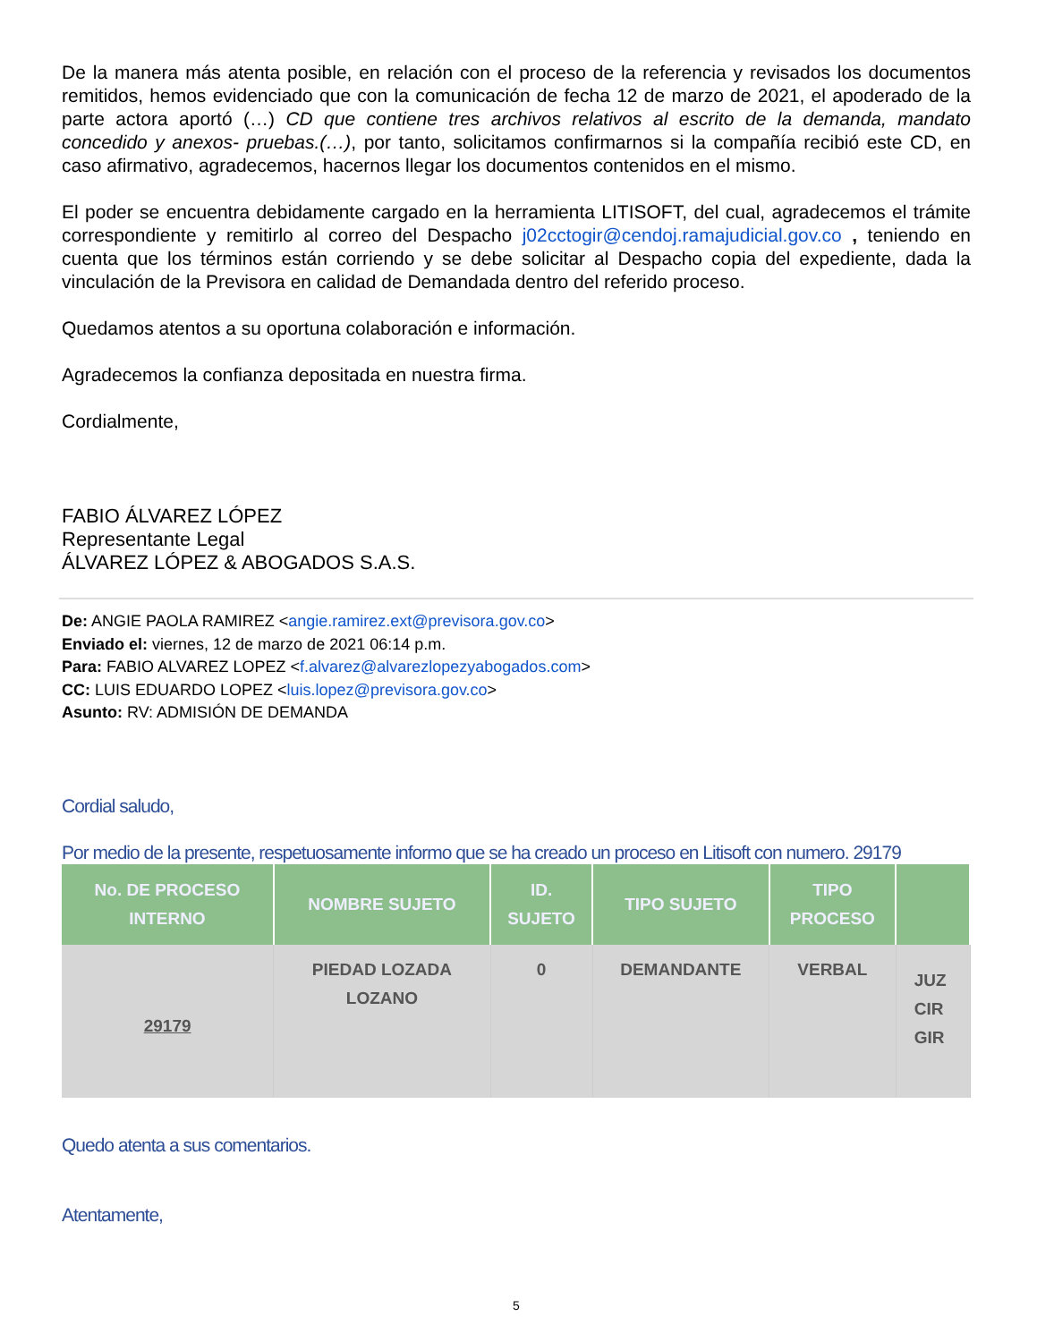De la manera más atenta posible, en relación con el proceso de la referencia y revisados los documentos remitidos, hemos evidenciado que con la comunicación de fecha 12 de marzo de 2021, el apoderado de la parte actora aportó (…) CD que contiene tres archivos relativos al escrito de la demanda, mandato concedido y anexos- pruebas.(…), por tanto, solicitamos confirmarnos si la compañía recibió este CD, en caso afirmativo, agradecemos, hacernos llegar los documentos contenidos en el mismo.
El poder se encuentra debidamente cargado en la herramienta LITISOFT, del cual, agradecemos el trámite correspondiente y remitirlo al correo del Despacho j02cctogir@cendoj.ramajudicial.gov.co , teniendo en cuenta que los términos están corriendo y se debe solicitar al Despacho copia del expediente, dada la vinculación de la Previsora en calidad de Demandada dentro del referido proceso.
Quedamos atentos a su oportuna colaboración e información.
Agradecemos la confianza depositada en nuestra firma.
Cordialmente,
FABIO ÁLVAREZ LÓPEZ
Representante Legal
ÁLVAREZ LÓPEZ & ABOGADOS S.A.S.
De: ANGIE PAOLA RAMIREZ <angie.ramirez.ext@previsora.gov.co>
Enviado el: viernes, 12 de marzo de 2021 06:14 p.m.
Para: FABIO ALVAREZ LOPEZ <f.alvarez@alvarezlopezyabogados.com>
CC: LUIS EDUARDO LOPEZ <luis.lopez@previsora.gov.co>
Asunto: RV: ADMISIÓN DE DEMANDA
Cordial saludo,
Por medio de la presente, respetuosamente informo que se ha creado un proceso en Litisoft con numero. 29179
| No. DE PROCESO INTERNO | NOMBRE SUJETO | ID. SUJETO | TIPO SUJETO | TIPO PROCESO | |
| --- | --- | --- | --- | --- | --- |
| 29179 | PIEDAD LOZADA LOZANO | 0 | DEMANDANTE | VERBAL | JUZ CIR GIR |
Quedo atenta a sus comentarios.
Atentamente,
5